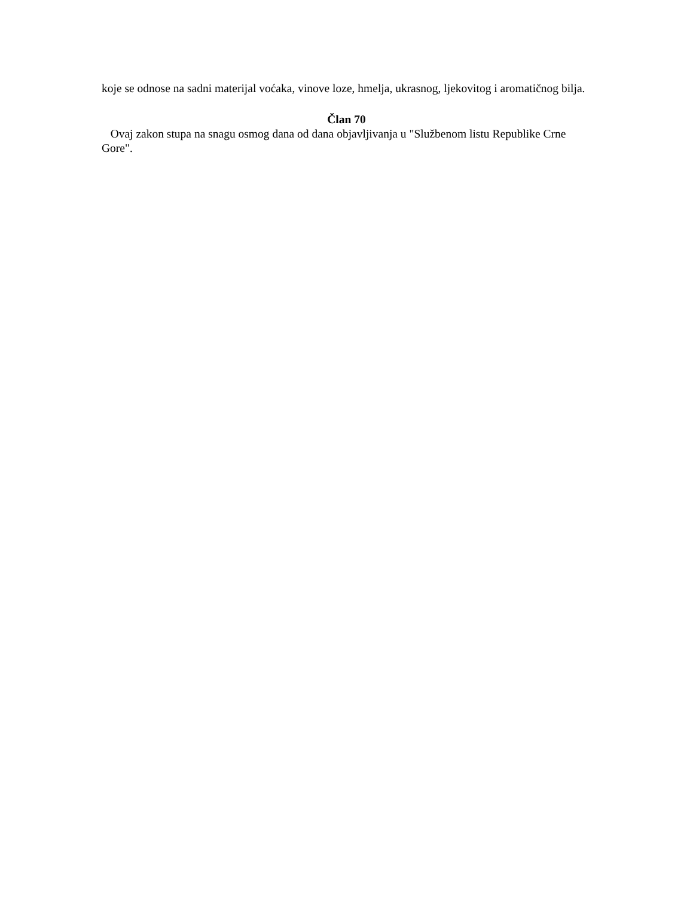koje se odnose na sadni materijal voćaka, vinove loze, hmelja, ukrasnog, ljekovitog i aromatičnog bilja.
Član 70
Ovaj zakon stupa na snagu osmog dana od dana objavljivanja u "Službenom listu Republike Crne Gore".